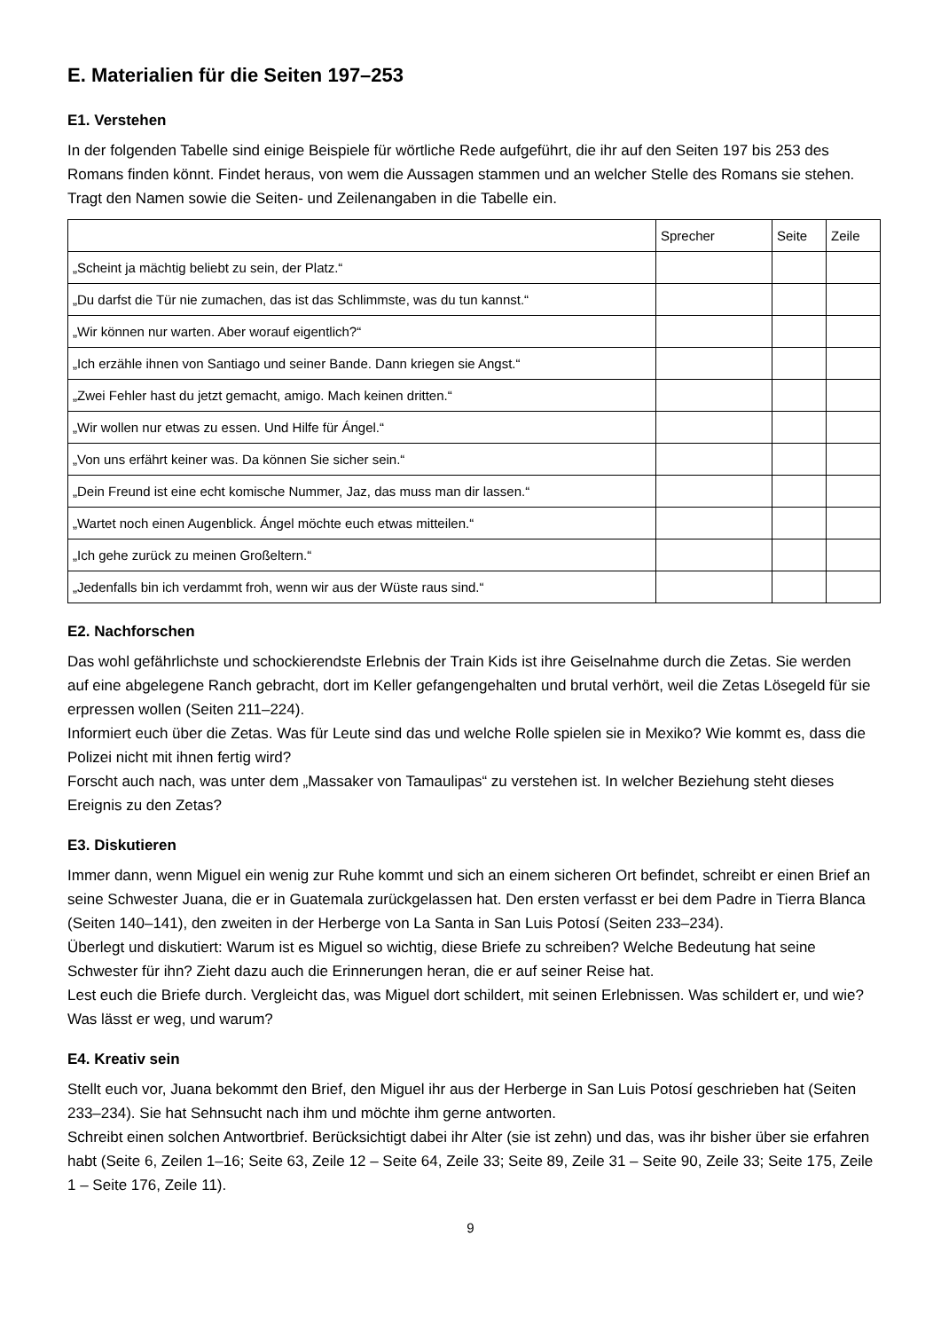E. Materialien für die Seiten 197–253
E1. Verstehen
In der folgenden Tabelle sind einige Beispiele für wörtliche Rede aufgeführt, die ihr auf den Seiten 197 bis 253 des Romans finden könnt. Findet heraus, von wem die Aussagen stammen und an welcher Stelle des Romans sie stehen. Tragt den Namen sowie die Seiten- und Zeilenangaben in die Tabelle ein.
| | Sprecher | Seite | Zeile |
| „Scheint ja mächtig beliebt zu sein, der Platz.“ | | | |
| „Du darfst die Tür nie zumachen, das ist das Schlimmste, was du tun kannst.“ | | | |
| „Wir können nur warten. Aber worauf eigentlich?“ | | | |
| „Ich erzähle ihnen von Santiago und seiner Bande. Dann kriegen sie Angst.“ | | | |
| „Zwei Fehler hast du jetzt gemacht, amigo. Mach keinen dritten.“ | | | |
| „Wir wollen nur etwas zu essen. Und Hilfe für Ángel.“ | | | |
| „Von uns erfährt keiner was. Da können Sie sicher sein.“ | | | |
| „Dein Freund ist eine echt komische Nummer, Jaz, das muss man dir lassen.“ | | | |
| „Wartet noch einen Augenblick. Ángel möchte euch etwas mitteilen.“ | | | |
| „Ich gehe zurück zu meinen Großeltern.“ | | | |
| „Jedenfalls bin ich verdammt froh, wenn wir aus der Wüste raus sind.“ | | | |
E2. Nachforschen
Das wohl gefährlichste und schockierendste Erlebnis der Train Kids ist ihre Geiselnahme durch die Zetas. Sie werden auf eine abgelegene Ranch gebracht, dort im Keller gefangengehalten und brutal verhört, weil die Zetas Lösegeld für sie erpressen wollen (Seiten 211–224).
Informiert euch über die Zetas. Was für Leute sind das und welche Rolle spielen sie in Mexiko? Wie kommt es, dass die Polizei nicht mit ihnen fertig wird?
Forscht auch nach, was unter dem „Massaker von Tamaulipas“ zu verstehen ist. In welcher Beziehung steht dieses Ereignis zu den Zetas?
E3. Diskutieren
Immer dann, wenn Miguel ein wenig zur Ruhe kommt und sich an einem sicheren Ort befindet, schreibt er einen Brief an seine Schwester Juana, die er in Guatemala zurückgelassen hat. Den ersten verfasst er bei dem Padre in Tierra Blanca (Seiten 140–141), den zweiten in der Herberge von La Santa in San Luis Potosí (Seiten 233–234).
Überlegt und diskutiert: Warum ist es Miguel so wichtig, diese Briefe zu schreiben? Welche Bedeutung hat seine Schwester für ihn? Zieht dazu auch die Erinnerungen heran, die er auf seiner Reise hat.
Lest euch die Briefe durch. Vergleicht das, was Miguel dort schildert, mit seinen Erlebnissen. Was schildert er, und wie? Was lässt er weg, und warum?
E4. Kreativ sein
Stellt euch vor, Juana bekommt den Brief, den Miguel ihr aus der Herberge in San Luis Potosí geschrieben hat (Seiten 233–234). Sie hat Sehnsucht nach ihm und möchte ihm gerne antworten.
Schreibt einen solchen Antwortbrief. Berücksichtigt dabei ihr Alter (sie ist zehn) und das, was ihr bisher über sie erfahren habt (Seite 6, Zeilen 1–16; Seite 63, Zeile 12 – Seite 64, Zeile 33; Seite 89, Zeile 31 – Seite 90, Zeile 33; Seite 175, Zeile 1 – Seite 176, Zeile 11).
9